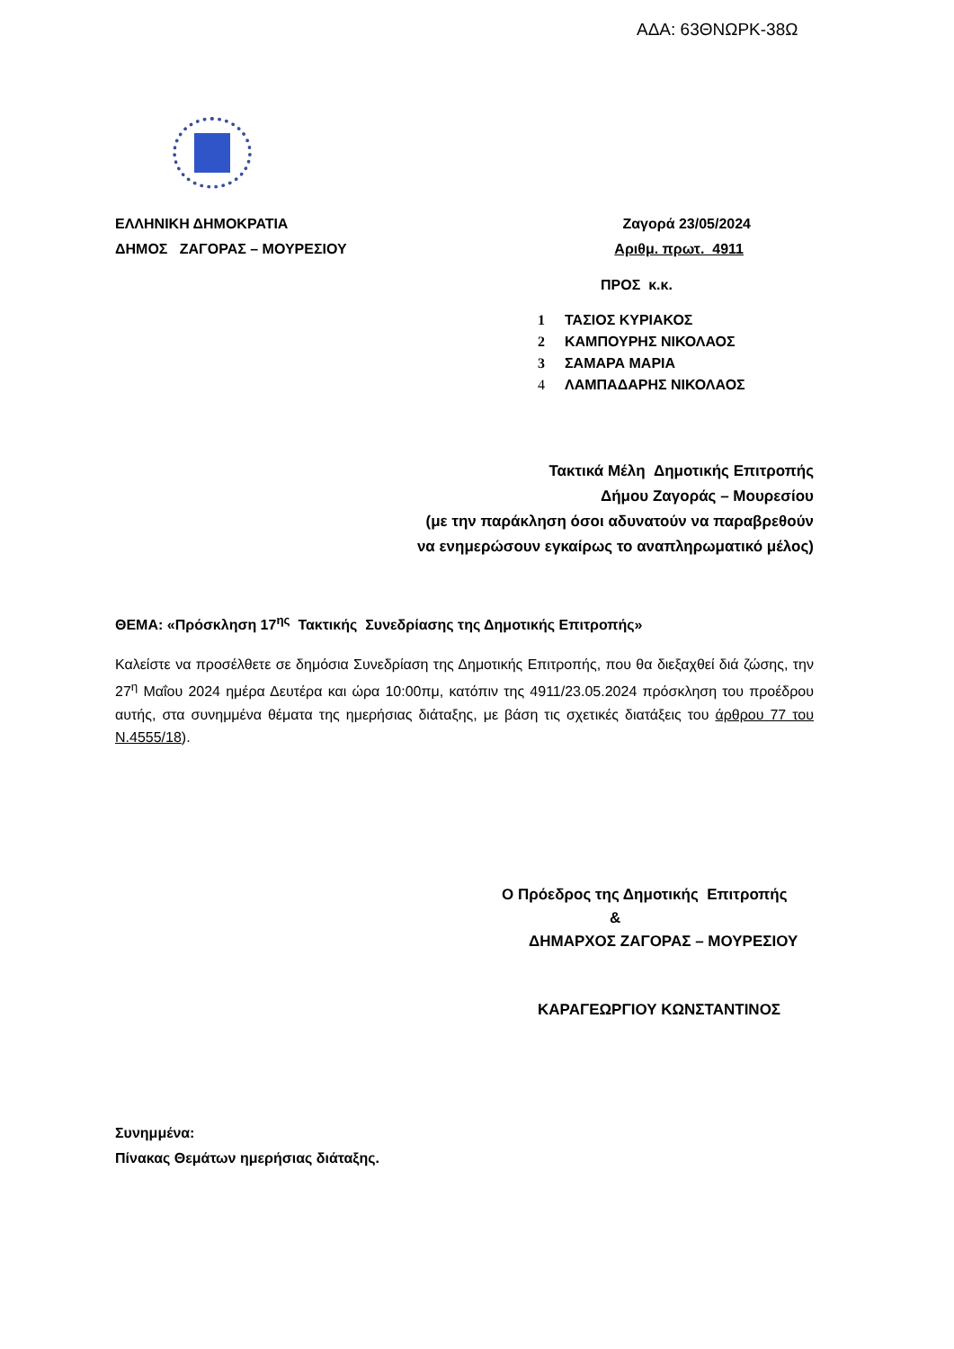ΑΔΑ: 63ΘΝΩΡΚ-38Ω
ΕΛΛΗΝΙΚΗ ΔΗΜΟΚΡΑΤΙΑ Ζαγορά 23/05/2024
ΔΗΜΟΣ ΖΑΓΟΡΑΣ – ΜΟΥΡΕΣΙΟΥ Αριθμ. πρωτ. 4911
ΠΡΟΣ κ.κ.
1 ΤΑΣΙΟΣ ΚΥΡΙΑΚΟΣ
2 ΚΑΜΠΟΥΡΗΣ ΝΙΚΟΛΑΟΣ
3 ΣΑΜΑΡΑ ΜΑΡΙΑ
4 ΛΑΜΠΑΔΑΡΗΣ ΝΙΚΟΛΑΟΣ
Τακτικά Μέλη Δημοτικής Επιτροπής
Δήμου Ζαγοράς – Μουρεσίου
(με την παράκληση όσοι αδυνατούν να παραβρεθούν
να ενημερώσουν εγκαίρως το αναπληρωματικό μέλος)
ΘΕΜΑ: «Πρόσκληση 17<sup>ης</sup> Τακτικής Συνεδρίασης της Δημοτικής Επιτροπής»
Καλείστε να προσέλθετε σε δημόσια Συνεδρίαση της Δημοτικής Επιτροπής, που θα διεξαχθεί διά ζώσης, την 27<sup>η</sup> Μαΐου 2024 ημέρα Δευτέρα και ώρα 10:00πμ, κατόπιν της 4911/23.05.2024 πρόσκληση του προέδρου αυτής, στα συνημμένα θέματα της ημερήσιας διάταξης, με βάση τις σχετικές διατάξεις του άρθρου 77 του Ν.4555/18).
Ο Πρόεδρος της Δημοτικής Επιτροπής
&
ΔΗΜΑΡΧΟΣ ΖΑΓΟΡΑΣ – ΜΟΥΡΕΣΙΟΥ
ΚΑΡΑΓΕΩΡΓΙΟΥ ΚΩΝΣΤΑΝΤΙΝΟΣ
Συνημμένα:
Πίνακας Θεμάτων ημερήσιας διάταξης.